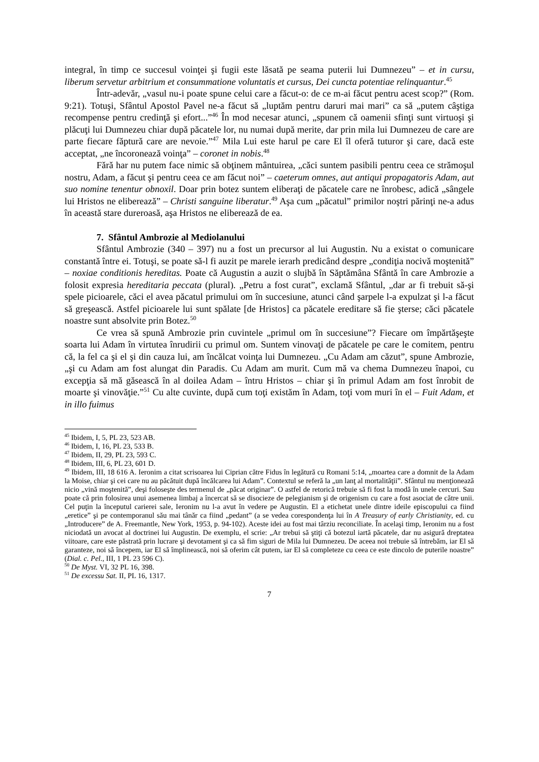integral, în timp ce succesul voinţei şi fugii este lăsată pe seama puterii lui Dumnezeu” – et in cursu, liberum servetur arbitrium et consummatione voluntatis et cursus, Dei cuncta potentiae relinquantur.<sup>45</sup>
Într-adevăr, „vasul nu-i poate spune celui care a făcut-o: de ce m-ai făcut pentru acest scop?” (Rom. 9:21). Totuşi, Sfântul Apostol Pavel ne-a făcut să „luptăm pentru daruri mai mari” ca să „putem câştiga recompense pentru credinţă şi efort...”<sup>46</sup> În mod necesar atunci, „spunem că oamenii sfinţi sunt virtuoşi şi plăcuţi lui Dumnezeu chiar după păcatele lor, nu numai după merite, dar prin mila lui Dumnezeu de care are parte fiecare făptură care are nevoie.”<sup>47</sup> Mila Lui este harul pe care El îl oferă tuturor şi care, dacă este acceptat, „ne încoronează voinţa” – coronet in nobis.<sup>48</sup>
Fără har nu putem face nimic să obţinem mântuirea, „căci suntem pasibili pentru ceea ce strămoşul nostru, Adam, a făcut şi pentru ceea ce am făcut noi” – caeterum omnes, aut antiqui propagatoris Adam, aut suo nomine tenentur obnoxil. Doar prin botez suntem eliberaţi de păcatele care ne înrobesc, adică „sângele lui Hristos ne eliberează” – Christi sanguine liberatur.<sup>49</sup> Aşa cum „păcatul” primilor noştri părinţi ne-a adus în această stare dureroasă, aşa Hristos ne eliberează de ea.
7. Sfântul Ambrozie al Mediolanului
Sfântul Ambrozie (340 – 397) nu a fost un precursor al lui Augustin. Nu a existat o comunicare constantă între ei. Totuşi, se poate să-l fi auzit pe marele ierarh predicând despre „condiţia nocivă moştenită” – noxiae conditionis hereditas. Poate că Augustin a auzit o slujbă în Săptămâna Sfântă în care Ambrozie a folosit expresia hereditaria peccata (plural). „Petru a fost curat”, exclamă Sfântul, „dar ar fi trebuit să-şi spele picioarele, căci el avea păcatul primului om în succesiune, atunci când şarpele l-a expulzat şi l-a făcut să greşească. Astfel picioarele lui sunt spălate [de Hristos] ca păcatele ereditare să fie şterse; căci păcatele noastre sunt absolvite prin Botez.<sup>50</sup>
Ce vrea să spună Ambrozie prin cuvintele „primul om în succesiune”? Fiecare om împărtăşeşte soarta lui Adam în virtutea înrudirii cu primul om. Suntem vinovaţi de păcatele pe care le comitem, pentru că, la fel ca şi el şi din cauza lui, am încălcat voinţa lui Dumnezeu. „Cu Adam am căzut”, spune Ambrozie, „şi cu Adam am fost alungat din Paradis. Cu Adam am murit. Cum mă va chema Dumnezeu înapoi, cu excepţia să mă găsească în al doilea Adam – întru Hristos – chiar şi în primul Adam am fost înrobit de moarte şi vinovăţie.”<sup>51</sup> Cu alte cuvinte, după cum toţi existăm în Adam, toţi vom muri în el – Fuit Adam, et in illo fuimus
<sup>45</sup> Ibidem, I, 5, PL 23, 523 AB.
<sup>46</sup> Ibidem, I, 16, PL 23, 533 B.
<sup>47</sup> Ibidem, II, 29, PL 23, 593 C.
<sup>48</sup> Ibidem, III, 6, PL 23, 601 D.
<sup>49</sup> Ibidem, III, 18 616 A. Ieronim a citat scrisoarea lui Ciprian către Fidus în legătură cu Romani 5:14, „moartea care a domnit de la Adam la Moise, chiar şi cei care nu au păcătuit după încălcarea lui Adam”. Contextul se referă la „un lanţ al mortalităţii”. Sfântul nu menţionează nicio „vină moştenită”, deşi foloseşte des termenul de „păcat originar”. O astfel de retorică trebuie să fi fost la modă în unele cercuri. Sau poate că prin folosirea unui asemenea limbaj a încercat să se disocieze de pelegianism şi de origenism cu care a fost asociat de către unii. Cel puţin la începutul carierei sale, Ieronim nu l-a avut în vedere pe Augustin. El a etichetat unele dintre ideile episcopului ca fiind „eretice” şi pe contemporanul său mai tânăr ca fiind „pedant” (a se vedea corespondenţa lui în A Treasury of early Christianity, ed. cu „Introducere” de A. Freemantle, New York, 1953, p. 94-102). Aceste idei au fost mai târziu reconciliate. În acelaşi timp, Ieronim nu a fost niciodată un avocat al doctrinei lui Augustin. De exemplu, el scrie: „Ar trebui să ştiţi că botezul iartă păcatele, dar nu asigură dreptatea viitoare, care este păstrată prin lucrare şi devotament şi ca să fim siguri de Mila lui Dumnezeu. De aceea noi trebuie să întrebăm, iar El să garanteze, noi să începem, iar El să împlinească, noi să oferim cât putem, iar El să completeze cu ceea ce este dincolo de puterile noastre” (Dial. c. Pel., III, 1 PL 23 596 C).
<sup>50</sup> De Myst. VI, 32 PL 16, 398.
<sup>51</sup> De excessu Sat. II, PL 16, 1317.
7